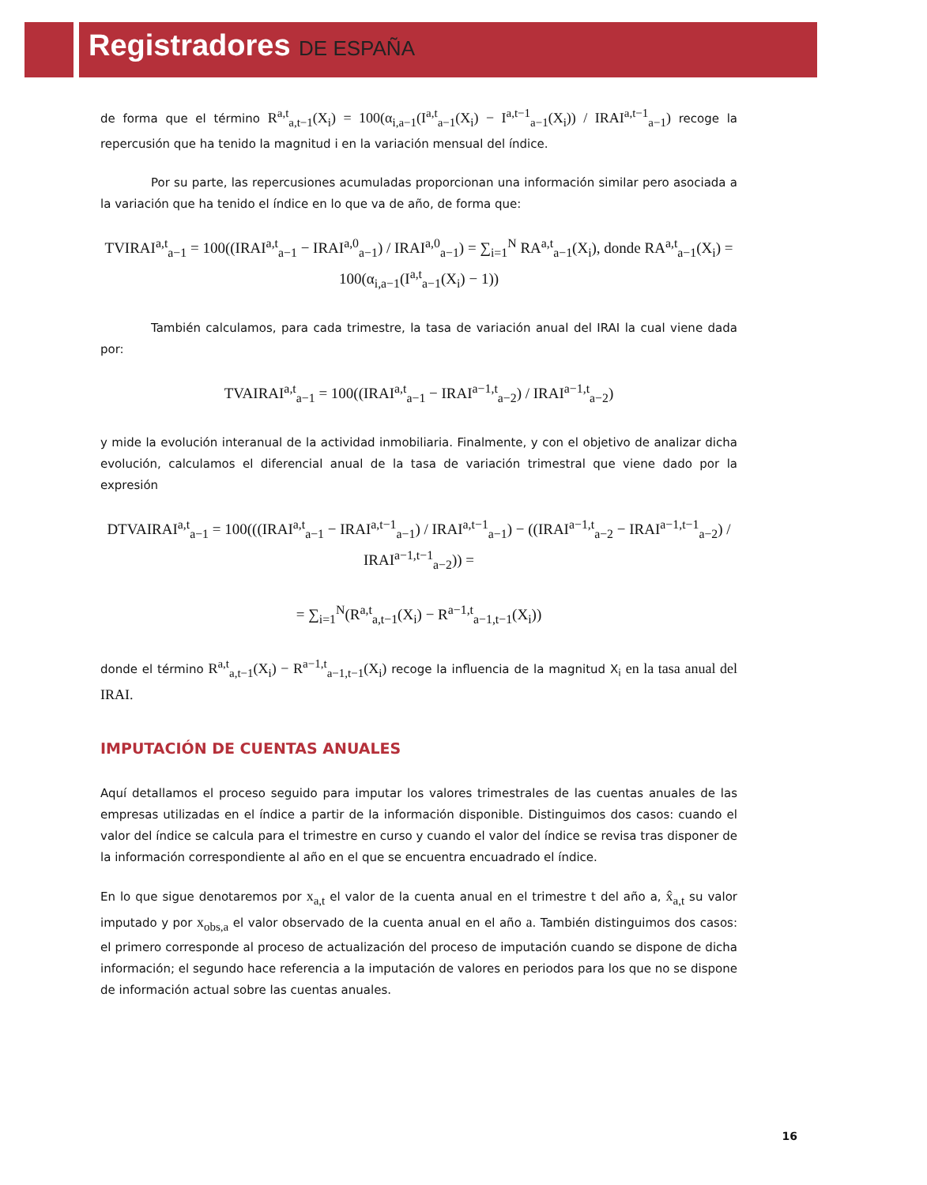Registradores DE ESPAÑA
de forma que el término R<sup>a,t</sup><sub>a,t−1</sub>(X<sub>i</sub>) = 100(α<sub>i,a−1</sub>(I<sup>a,t</sup><sub>a−1</sub>(X<sub>i</sub>) − I<sup>a,t−1</sup><sub>a−1</sub>(X<sub>i</sub>)) / IRAI<sup>a,t−1</sup><sub>a−1</sub>) recoge la repercusión que ha tenido la magnitud i en la variación mensual del índice.
Por su parte, las repercusiones acumuladas proporcionan una información similar pero asociada a la variación que ha tenido el índice en lo que va de año, de forma que:
TVIRAI<sup>a,t</sup><sub>a−1</sub> = 100((IRAI<sup>a,t</sup><sub>a−1</sub> − IRAI<sup>a,0</sup><sub>a−1</sub>) / IRAI<sup>a,0</sup><sub>a−1</sub>) = ∑<sub>i=1</sub><sup>N</sup> RA<sup>a,t</sup><sub>a−1</sub>(X<sub>i</sub>), donde RA<sup>a,t</sup><sub>a−1</sub>(X<sub>i</sub>) = 100(α<sub>i,a−1</sub>(I<sup>a,t</sup><sub>a−1</sub>(X<sub>i</sub>) − 1))
También calculamos, para cada trimestre, la tasa de variación anual del IRAI la cual viene dada por:
TVAIRAI<sup>a,t</sup><sub>a−1</sub> = 100((IRAI<sup>a,t</sup><sub>a−1</sub> − IRAI<sup>a−1,t</sup><sub>a−2</sub>) / IRAI<sup>a−1,t</sup><sub>a−2</sub>)
y mide la evolución interanual de la actividad inmobiliaria. Finalmente, y con el objetivo de analizar dicha evolución, calculamos el diferencial anual de la tasa de variación trimestral que viene dado por la expresión
DTVAIRAI<sup>a,t</sup><sub>a−1</sub> = 100(((IRAI<sup>a,t</sup><sub>a−1</sub> − IRAI<sup>a,t−1</sup><sub>a−1</sub>) / IRAI<sup>a,t−1</sup><sub>a−1</sub>) − ((IRAI<sup>a−1,t</sup><sub>a−2</sub> − IRAI<sup>a−1,t−1</sup><sub>a−2</sub>) / IRAI<sup>a−1,t−1</sup><sub>a−2</sub>)) =
= ∑<sub>i=1</sub><sup>N</sup>(R<sup>a,t</sup><sub>a,t−1</sub>(X<sub>i</sub>) − R<sup>a−1,t</sup><sub>a−1,t−1</sub>(X<sub>i</sub>))
donde el término R<sup>a,t</sup><sub>a,t−1</sub>(X<sub>i</sub>) − R<sup>a−1,t</sup><sub>a−1,t−1</sub>(X<sub>i</sub>) recoge la influencia de la magnitud X<sub>i</sub> en la tasa anual del IRAI.
IMPUTACIÓN DE CUENTAS ANUALES
Aquí detallamos el proceso seguido para imputar los valores trimestrales de las cuentas anuales de las empresas utilizadas en el índice a partir de la información disponible. Distinguimos dos casos: cuando el valor del índice se calcula para el trimestre en curso y cuando el valor del índice se revisa tras disponer de la información correspondiente al año en el que se encuentra encuadrado el índice.
En lo que sigue denotaremos por x<sub>a,t</sub> el valor de la cuenta anual en el trimestre t del año a, x̂<sub>a,t</sub> su valor imputado y por x<sub>obs,a</sub> el valor observado de la cuenta anual en el año a. También distinguimos dos casos: el primero corresponde al proceso de actualización del proceso de imputación cuando se dispone de dicha información; el segundo hace referencia a la imputación de valores en periodos para los que no se dispone de información actual sobre las cuentas anuales.
16